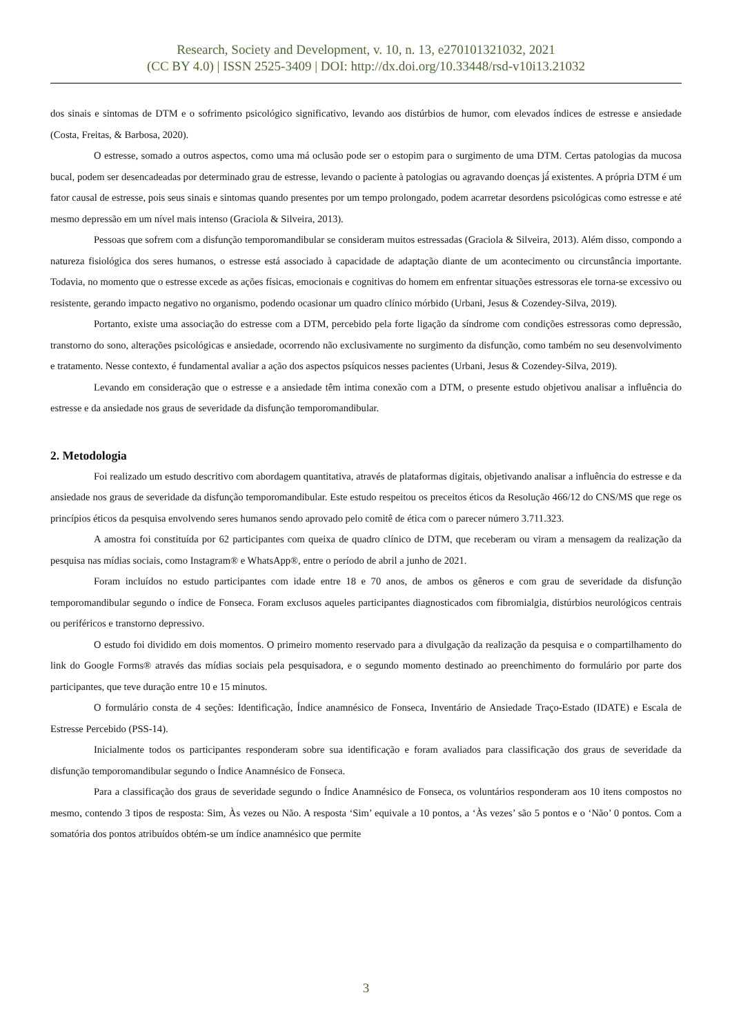Research, Society and Development, v. 10, n. 13, e270101321032, 2021
(CC BY 4.0) | ISSN 2525-3409 | DOI: http://dx.doi.org/10.33448/rsd-v10i13.21032
dos sinais e sintomas de DTM e o sofrimento psicológico significativo, levando aos distúrbios de humor, com elevados índices de estresse e ansiedade (Costa, Freitas, & Barbosa, 2020).
O estresse, somado a outros aspectos, como uma má oclusão pode ser o estopim para o surgimento de uma DTM. Certas patologias da mucosa bucal, podem ser desencadeadas por determinado grau de estresse, levando o paciente à patologias ou agravando doenças já́ existentes. A própria DTM é um fator causal de estresse, pois seus sinais e sintomas quando presentes por um tempo prolongado, podem acarretar desordens psicológicas como estresse e até mesmo depressão em um nível mais intenso (Graciola & Silveira, 2013).
Pessoas que sofrem com a disfunção temporomandibular se consideram muitos estressadas (Graciola & Silveira, 2013). Além disso, compondo a natureza fisiológica dos seres humanos, o estresse está associado à capacidade de adaptação diante de um acontecimento ou circunstância importante. Todavia, no momento que o estresse excede as ações físicas, emocionais e cognitivas do homem em enfrentar situações estressoras ele torna-se excessivo ou resistente, gerando impacto negativo no organismo, podendo ocasionar um quadro clínico mórbido (Urbani, Jesus & Cozendey-Silva, 2019).
Portanto, existe uma associação do estresse com a DTM, percebido pela forte ligação da síndrome com condições estressoras como depressão, transtorno do sono, alterações psicológicas e ansiedade, ocorrendo não exclusivamente no surgimento da disfunção, como também no seu desenvolvimento e tratamento. Nesse contexto, é fundamental avaliar a ação dos aspectos psíquicos nesses pacientes (Urbani, Jesus & Cozendey-Silva, 2019).
Levando em consideração que o estresse e a ansiedade têm intima conexão com a DTM, o presente estudo objetivou analisar a influência do estresse e da ansiedade nos graus de severidade da disfunção temporomandibular.
2. Metodologia
Foi realizado um estudo descritivo com abordagem quantitativa, através de plataformas digitais, objetivando analisar a influência do estresse e da ansiedade nos graus de severidade da disfunção temporomandibular. Este estudo respeitou os preceitos éticos da Resolução 466/12 do CNS/MS que rege os princípios éticos da pesquisa envolvendo seres humanos sendo aprovado pelo comitê de ética com o parecer número 3.711.323.
A amostra foi constituída por 62 participantes com queixa de quadro clínico de DTM, que receberam ou viram a mensagem da realização da pesquisa nas mídias sociais, como Instagram® e WhatsApp®, entre o período de abril a junho de 2021.
Foram incluídos no estudo participantes com idade entre 18 e 70 anos, de ambos os gêneros e com grau de severidade da disfunção temporomandibular segundo o índice de Fonseca. Foram exclusos aqueles participantes diagnosticados com fibromialgia, distúrbios neurológicos centrais ou periféricos e transtorno depressivo.
O estudo foi dividido em dois momentos. O primeiro momento reservado para a divulgação da realização da pesquisa e o compartilhamento do link do Google Forms® através das mídias sociais pela pesquisadora, e o segundo momento destinado ao preenchimento do formulário por parte dos participantes, que teve duração entre 10 e 15 minutos.
O formulário consta de 4 seções: Identificação, Índice anamnésico de Fonseca, Inventário de Ansiedade Traço-Estado (IDATE) e Escala de Estresse Percebido (PSS-14).
Inicialmente todos os participantes responderam sobre sua identificação e foram avaliados para classificação dos graus de severidade da disfunção temporomandibular segundo o Índice Anamnésico de Fonseca.
Para a classificação dos graus de severidade segundo o Índice Anamnésico de Fonseca, os voluntários responderam aos 10 itens compostos no mesmo, contendo 3 tipos de resposta: Sim, Às vezes ou Não. A resposta ‘Sim’ equivale a 10 pontos, a ‘Às vezes’ são 5 pontos e o ‘Não’ 0 pontos. Com a somatória dos pontos atribuídos obtém-se um índice anamnésico que permite
3